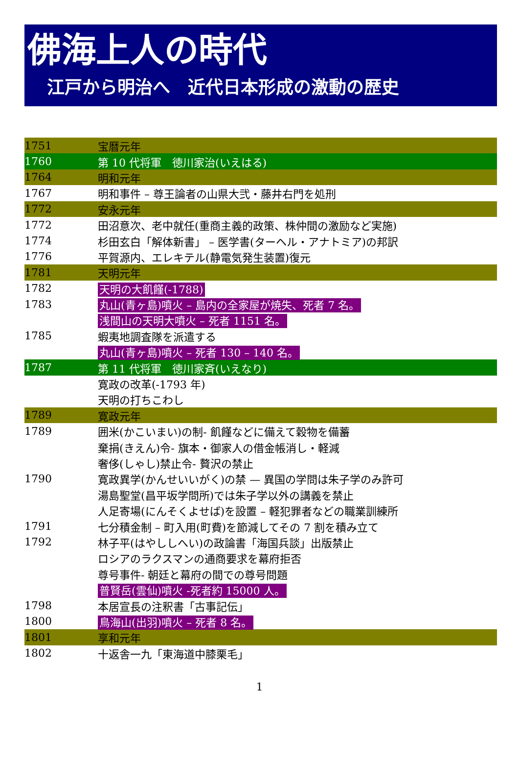佛海上人の時代
江戸から明治へ　近代日本形成の激動の歴史
| 1751 | 宝暦元年 |
| 1760 | 第 10 代将軍 徳川家治(いえはる) |
| 1764 | 明和元年 |
| 1767 | 明和事件 – 尊王論者の山県大弐・藤井右門を処刑 |
| 1772 | 安永元年 |
| 1772 | 田沼意次、老中就任(重商主義的政策、株仲間の激励など実施) |
| 1774 | 杉田玄白「解体新書」 – 医学書(ターヘル・アナトミア)の邦訳 |
| 1776 | 平賀源内、エレキテル(静電気発生装置)復元 |
| 1781 | 天明元年 |
| 1782 | 天明の大飢饉(-1788) |
| 1783 | 丸山(青ヶ島)噴火 – 島内の全家屋が焼失、死者 7 名。 |
| | 浅間山の天明大噴火 – 死者 1151 名。 |
| 1785 | 蝦夷地調査隊を派遣する |
| | 丸山(青ヶ島)噴火 – 死者 130 – 140 名。 |
| 1787 | 第 11 代将軍 徳川家斉(いえなり) |
| | 寛政の改革(-1793 年) |
| | 天明の打ちこわし |
| 1789 | 寛政元年 |
| 1789 | 囲米(かこいまい)の制- 飢饉などに備えて穀物を備蓄 |
| | 棄捐(きえん)令- 旗本・御家人の借金帳消し・軽減 |
| | 奢侈(しゃし)禁止令- 贅沢の禁止 |
| 1790 | 寛政異学(かんせいいがく)の禁 — 異国の学問は朱子学のみ許可 |
| | 湯島聖堂(昌平坂学問所)では朱子学以外の講義を禁止 |
| | 人足寄場(にんそくよせば)を設置 – 軽犯罪者などの職業訓練所 |
| 1791 | 七分積金制 – 町入用(町費)を節減してその 7 割を積み立て |
| 1792 | 林子平(はやししへい)の政論書「海国兵談」出版禁止 |
| | ロシアのラクスマンの通商要求を幕府拒否 |
| | 尊号事件- 朝廷と幕府の間での尊号問題 |
| | 普賢岳(雲仙)噴火 -死者約 15000 人。 |
| 1798 | 本居宣長の注釈書「古事記伝」 |
| 1800 | 鳥海山(出羽)噴火 – 死者 8 名。 |
| 1801 | 享和元年 |
| 1802 | 十返舎一九「東海道中膝栗毛」 |
1